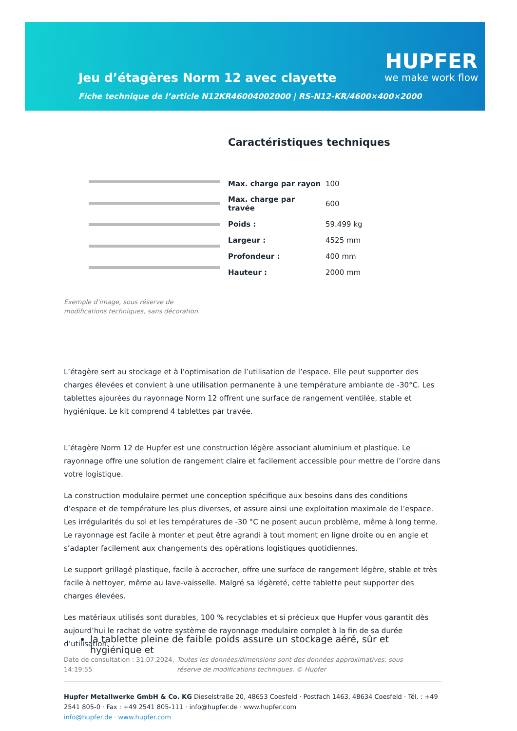Jeu d’étagères Norm 12 avec clayette
Fiche technique de l’article N12KR46004002000 | RS-N12-KR/4600×400×2000
HUPFER
we make work flow
Exemple d’image, sous réserve de modifications techniques, sans décoration.
Caractéristiques techniques
| Max. charge par rayon | 100 |
| Max. charge par travée | 600 |
| Poids : | 59.499 kg |
| Largeur : | 4525 mm |
| Profondeur : | 400 mm |
| Hauteur : | 2000 mm |
L’étagère sert au stockage et à l’optimisation de l’utilisation de l’espace. Elle peut supporter des charges élevées et convient à une utilisation permanente à une température ambiante de -30°C. Les tablettes ajourées du rayonnage Norm 12 offrent une surface de rangement ventilée, stable et hygiénique. Le kit comprend 4 tablettes par travée.
L’étagère Norm 12 de Hupfer est une construction légère associant aluminium et plastique. Le rayonnage offre une solution de rangement claire et facilement accessible pour mettre de l’ordre dans votre logistique.
La construction modulaire permet une conception spécifique aux besoins dans des conditions d’espace et de température les plus diverses, et assure ainsi une exploitation maximale de l’espace. Les irrégularités du sol et les températures de -30 °C ne posent aucun problème, même à long terme. Le rayonnage est facile à monter et peut être agrandi à tout moment en ligne droite ou en angle et s’adapter facilement aux changements des opérations logistiques quotidiennes.
Le support grillagé plastique, facile à accrocher, offre une surface de rangement légère, stable et très facile à nettoyer, même au lave-vaisselle. Malgré sa légèreté, cette tablette peut supporter des charges élevées.
Les matériaux utilisés sont durables, 100 % recyclables et si précieux que Hupfer vous garantit dès aujourd’hui le rachat de votre système de rayonnage modulaire complet à la fin de sa durée d’utilisation.
la tablette pleine de faible poids assure un stockage aéré, sûr et hygiénique et
Date de consultation : 31.07.2024, 14:19:55
Toutes les données/dimensions sont des données approximatives, sous réserve de modifications techniques. © Hupfer
Hupfer Metallwerke GmbH & Co. KG Dieselstraße 20, 48653 Coesfeld · Postfach 1463, 48634 Coesfeld · Tél. : +49 2541 805-0 · Fax : +49 2541 805-111 · info@hupfer.de · www.hupfer.com
info@hupfer.de · www.hupfer.com